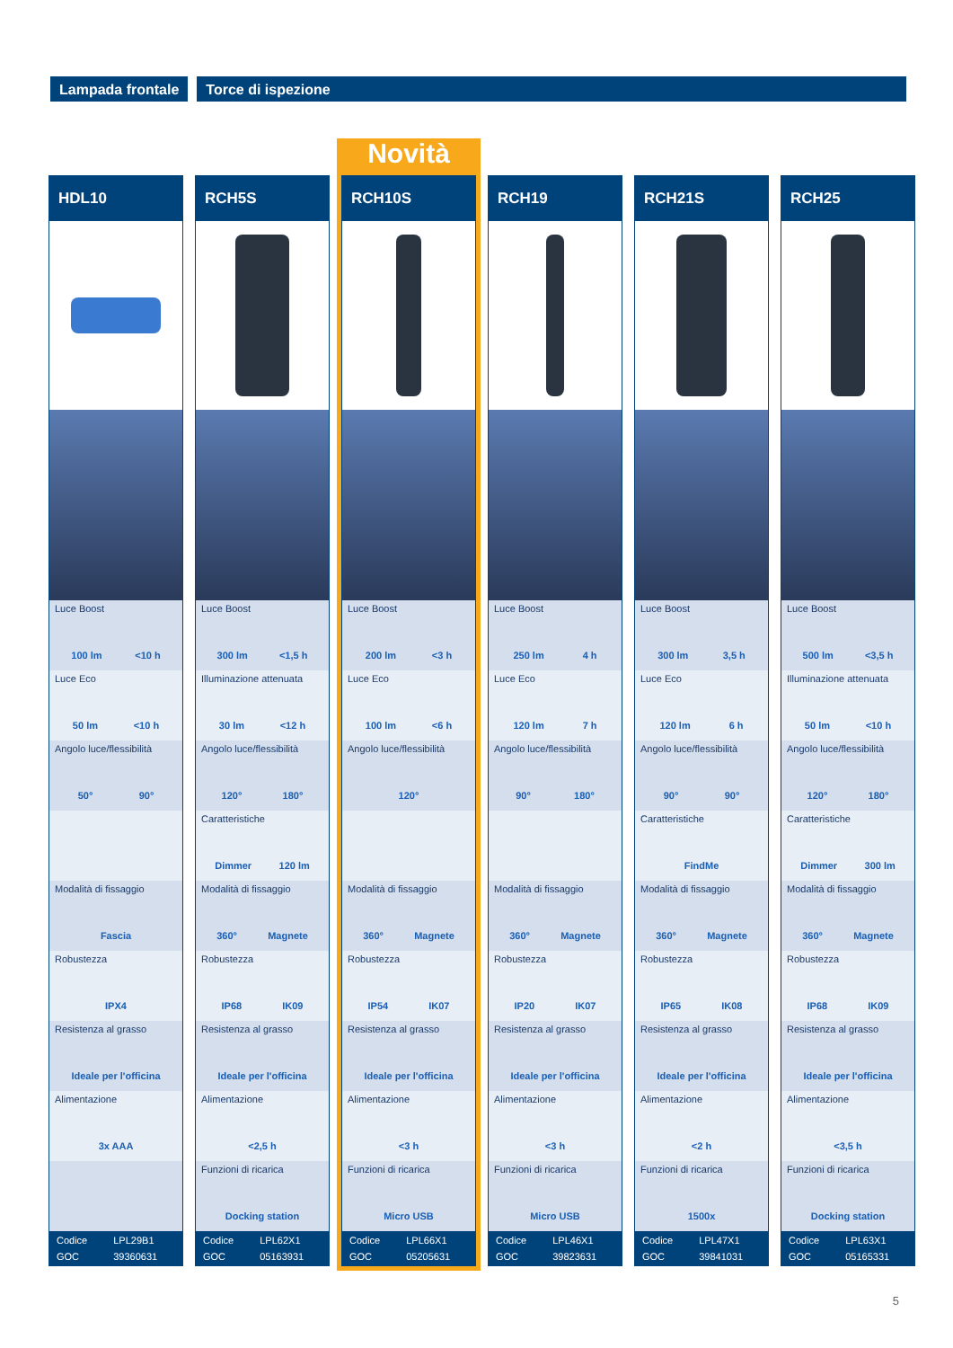Lampada frontale Torce di ispezione
HDL10
Luce Boost
100 lm <10 h
Luce Eco
50 lm <10 h
Angolo luce/flessibilità
50° 90°
Modalità di fissaggio
Fascia
Robustezza
IPX4
Resistenza al grasso
Ideale per l'officina
Alimentazione
3x AAA
| Codice | LPL29B1 |
| GOC | 39360631 |
RCH5S
Luce Boost
300 lm <1,5 h
Illuminazione attenuata
30 lm <12 h
Angolo luce/flessibilità
120° 180°
Caratteristiche
Dimmer 120 lm
Modalità di fissaggio
360° Magnete
Robustezza
IP68 IK09
Resistenza al grasso
Ideale per l'officina
Alimentazione
<2,5 h
Funzioni di ricarica
Docking station
| Codice | LPL62X1 |
| GOC | 05163931 |
Novità
RCH10S
Luce Boost
200 lm <3 h
Luce Eco
100 lm <6 h
Angolo luce/flessibilità
120°
Modalità di fissaggio
360° Magnete
Robustezza
IP54 IK07
Resistenza al grasso
Ideale per l'officina
Alimentazione
<3 h
Funzioni di ricarica
Micro USB
| Codice | LPL66X1 |
| GOC | 05205631 |
RCH19
Luce Boost
250 lm 4 h
Luce Eco
120 lm 7 h
Angolo luce/flessibilità
90° 180°
Modalità di fissaggio
360° Magnete
Robustezza
IP20 IK07
Resistenza al grasso
Ideale per l'officina
Alimentazione
<3 h
Funzioni di ricarica
Micro USB
| Codice | LPL46X1 |
| GOC | 39823631 |
RCH21S
Luce Boost
300 lm 3,5 h
Luce Eco
120 lm 6 h
Angolo luce/flessibilità
90° 90°
Caratteristiche
FindMe
Modalità di fissaggio
360° Magnete
Robustezza
IP65 IK08
Resistenza al grasso
Ideale per l'officina
Alimentazione
<2 h
Funzioni di ricarica
1500x
| Codice | LPL47X1 |
| GOC | 39841031 |
RCH25
Luce Boost
500 lm <3,5 h
Illuminazione attenuata
50 lm <10 h
Angolo luce/flessibilità
120° 180°
Caratteristiche
Dimmer 300 lm
Modalità di fissaggio
360° Magnete
Robustezza
IP68 IK09
Resistenza al grasso
Ideale per l'officina
Alimentazione
<3,5 h
Funzioni di ricarica
Docking station
| Codice | LPL63X1 |
| GOC | 05165331 |
5